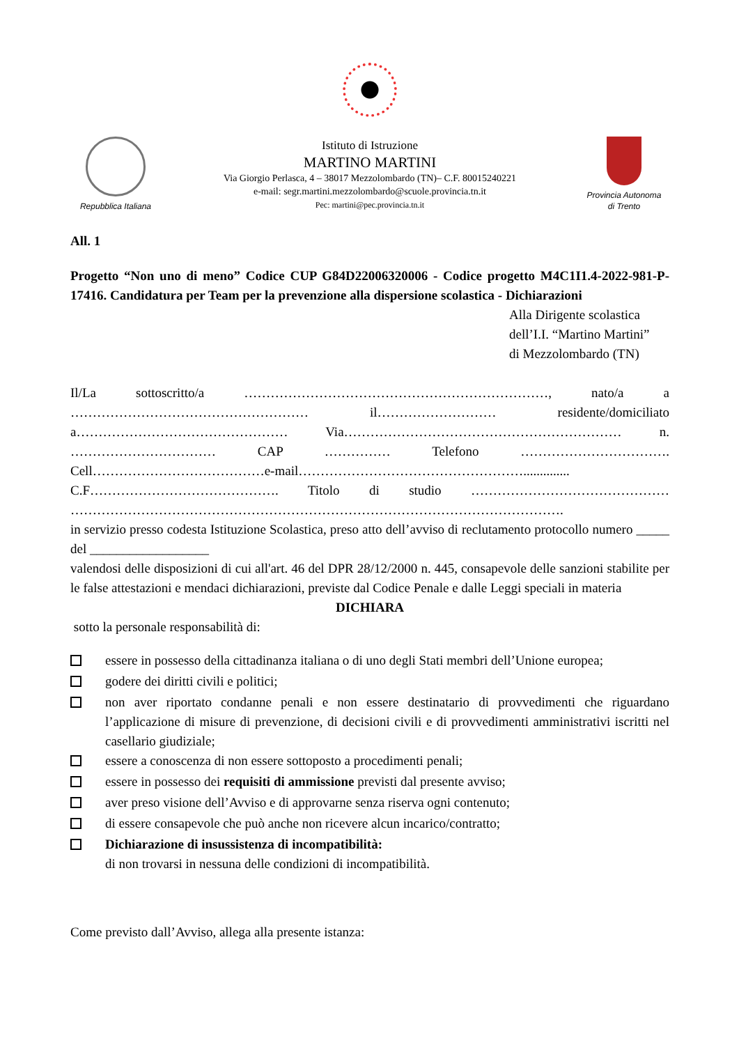Repubblica Italiana
Istituto di Istruzione
MARTINO MARTINI
Via Giorgio Perlasca, 4 – 38017 Mezzolombardo (TN)– C.F. 80015240221
e-mail: segr.martini.mezzolombardo@scuole.provincia.tn.it
Pec: martini@pec.provincia.tn.it
Provincia Autonoma
di Trento
All. 1
Progetto “Non uno di meno” Codice CUP G84D22006320006 - Codice progetto M4C1I1.4-2022-981-P-17416. Candidatura per Team per la prevenzione alla dispersione scolastica - Dichiarazioni
Alla Dirigente scolastica
dell’I.I. “Martino Martini”
di Mezzolombardo (TN)
Il/La sottoscritto/a ……………………………………………………………, nato/a a ……………………………………………… il……………………… residente/domiciliato a………………………………………… Via……………………………………………………… n. …………………………… CAP …………… Telefono ……………………………. Cell…………………………………e-mail…………………………………………….............. C.F……………………………………. Titolo di studio ……………………………………… ………………………………………………………………………………………………….
in servizio presso codesta Istituzione Scolastica, preso atto dell’avviso di reclutamento protocollo numero _____ del __________________
valendosi delle disposizioni di cui all'art. 46 del DPR 28/12/2000 n. 445, consapevole delle sanzioni stabilite per le false attestazioni e mendaci dichiarazioni, previste dal Codice Penale e dalle Leggi speciali in materia
DICHIARA
sotto la personale responsabilità di:
essere in possesso della cittadinanza italiana o di uno degli Stati membri dell’Unione europea;
godere dei diritti civili e politici;
non aver riportato condanne penali e non essere destinatario di provvedimenti che riguardano l’applicazione di misure di prevenzione, di decisioni civili e di provvedimenti amministrativi iscritti nel casellario giudiziale;
essere a conoscenza di non essere sottoposto a procedimenti penali;
essere in possesso dei requisiti di ammissione previsti dal presente avviso;
aver preso visione dell’Avviso e di approvarne senza riserva ogni contenuto;
di essere consapevole che può anche non ricevere alcun incarico/contratto;
Dichiarazione di insussistenza di incompatibilità:
di non trovarsi in nessuna delle condizioni di incompatibilità.
Come previsto dall’Avviso, allega alla presente istanza: